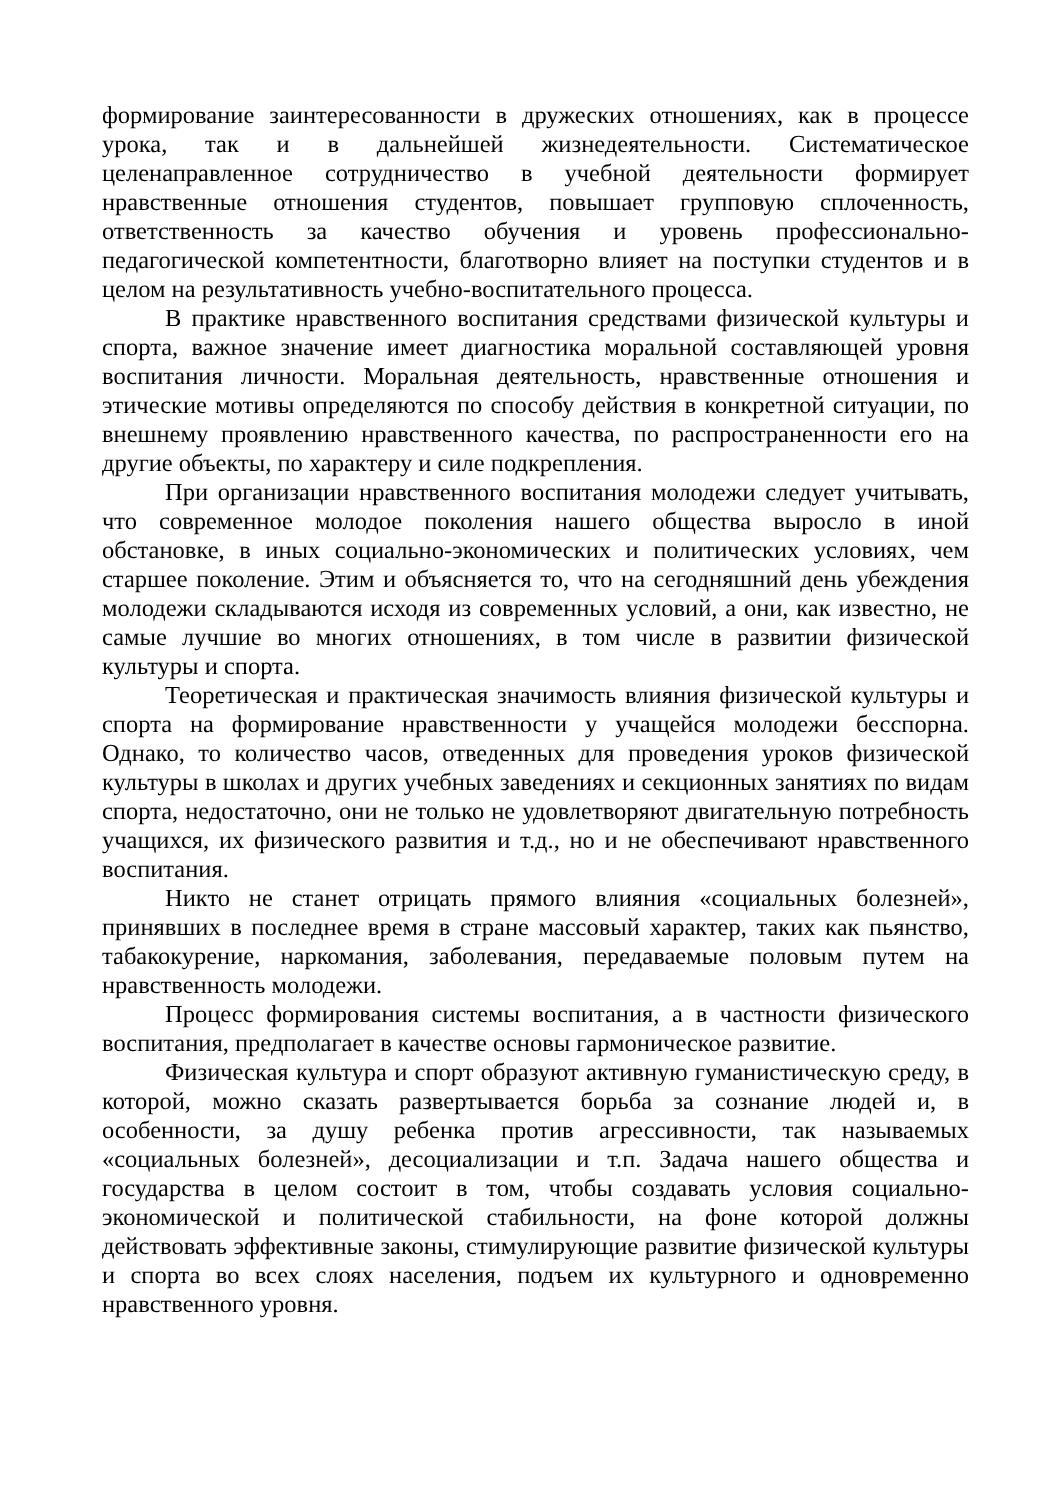формирование заинтересованности в дружеских отношениях, как в процессе урока, так и в дальнейшей жизнедеятельности. Систематическое целенаправленное сотрудничество в учебной деятельности формирует нравственные отношения студентов, повышает групповую сплоченность, ответственность за качество обучения и уровень профессионально-педагогической компетентности, благотворно влияет на поступки студентов и в целом на результативность учебно-воспитательного процесса.
В практике нравственного воспитания средствами физической культуры и спорта, важное значение имеет диагностика моральной составляющей уровня воспитания личности. Моральная деятельность, нравственные отношения и этические мотивы определяются по способу действия в конкретной ситуации, по внешнему проявлению нравственного качества, по распространенности его на другие объекты, по характеру и силе подкрепления.
При организации нравственного воспитания молодежи следует учитывать, что современное молодое поколения нашего общества выросло в иной обстановке, в иных социально-экономических и политических условиях, чем старшее поколение. Этим и объясняется то, что на сегодняшний день убеждения молодежи складываются исходя из современных условий, а они, как известно, не самые лучшие во многих отношениях, в том числе в развитии физической культуры и спорта.
Теоретическая и практическая значимость влияния физической культуры и спорта на формирование нравственности у учащейся молодежи бесспорна. Однако, то количество часов, отведенных для проведения уроков физической культуры в школах и других учебных заведениях и секционных занятиях по видам спорта, недостаточно, они не только не удовлетворяют двигательную потребность учащихся, их физического развития и т.д., но и не обеспечивают нравственного воспитания.
Никто не станет отрицать прямого влияния «социальных болезней», принявших в последнее время в стране массовый характер, таких как пьянство, табакокурение, наркомания, заболевания, передаваемые половым путем на нравственность молодежи.
Процесс формирования системы воспитания, а в частности физического воспитания, предполагает в качестве основы гармоническое развитие.
Физическая культура и спорт образуют активную гуманистическую среду, в которой, можно сказать развертывается борьба за сознание людей и, в особенности, за душу ребенка против агрессивности, так называемых «социальных болезней», десоциализации и т.п. Задача нашего общества и государства в целом состоит в том, чтобы создавать условия социально-экономической и политической стабильности, на фоне которой должны действовать эффективные законы, стимулирующие развитие физической культуры и спорта во всех слоях населения, подъем их культурного и одновременно нравственного уровня.